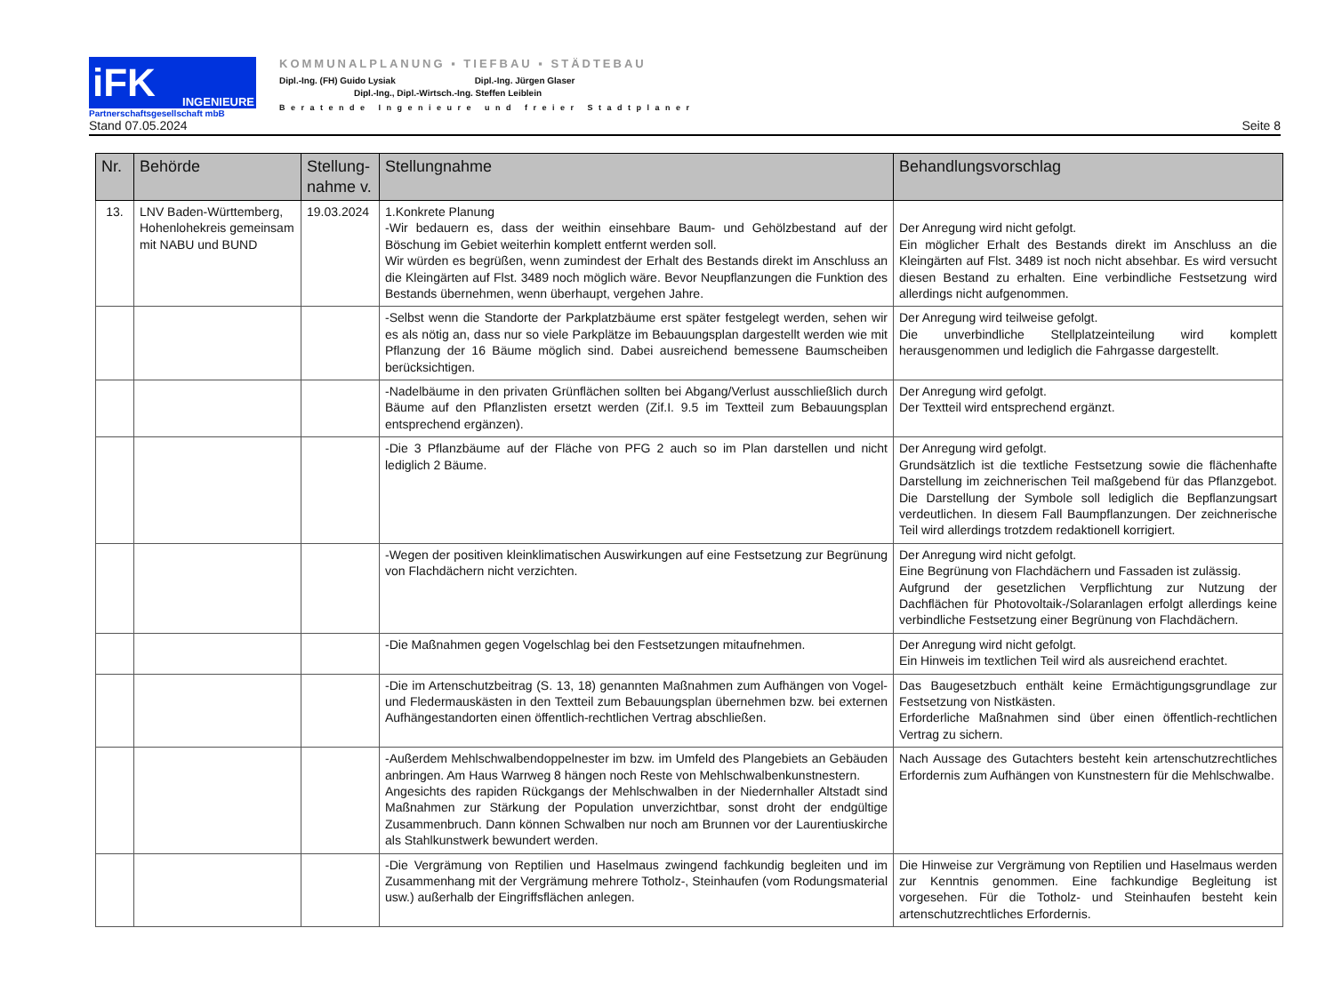iFK INGENIEURE
Partnerschaftsgesellschaft mbB
KOMMUNALPLANUNG ▪ TIEFBAU ▪ STÄDTEBAU
Dipl.-Ing. (FH) Guido Lysiak Dipl.-Ing. Jürgen Glaser
Dipl.-Ing., Dipl.-Wirtsch.-Ing. Steffen Leiblein
Beratende Ingenieure und freier Stadtplaner
Stand 07.05.2024 Seite 8
| Nr. | Behörde | Stellung- nahme v. | Stellungnahme | Behandlungsvorschlag |
| --- | --- | --- | --- | --- |
| 13. | LNV Baden-Württemberg, Hohenlohekreis gemeinsam mit NABU und BUND | 19.03.2024 | 1.Konkrete Planung -Wir bedauern es, dass der weithin einsehbare Baum- und Gehölzbestand auf der Böschung im Gebiet weiterhin komplett entfernt werden soll. Wir würden es begrüßen, wenn zumindest der Erhalt des Bestands direkt im Anschluss an die Kleingärten auf Flst. 3489 noch möglich wäre. Bevor Neupflanzungen die Funktion des Bestands übernehmen, wenn überhaupt, vergehen Jahre. | Der Anregung wird nicht gefolgt. Ein möglicher Erhalt des Bestands direkt im Anschluss an die Kleingärten auf Flst. 3489 ist noch nicht absehbar. Es wird versucht diesen Bestand zu erhalten. Eine verbindliche Festsetzung wird allerdings nicht aufgenommen. |
| | | | -Selbst wenn die Standorte der Parkplatzbäume erst später festgelegt werden, sehen wir es als nötig an, dass nur so viele Parkplätze im Bebauungsplan dargestellt werden wie mit Pflanzung der 16 Bäume möglich sind. Dabei ausreichend bemessene Baumscheiben berücksichtigen. | Der Anregung wird teilweise gefolgt. Die unverbindliche Stellplatzeinteilung wird komplett herausgenommen und lediglich die Fahrgasse dargestellt. |
| | | | -Nadelbäume in den privaten Grünflächen sollten bei Abgang/Verlust ausschließlich durch Bäume auf den Pflanzlisten ersetzt werden (Zif.I. 9.5 im Textteil zum Bebauungsplan entsprechend ergänzen). | Der Anregung wird gefolgt. Der Textteil wird entsprechend ergänzt. |
| | | | -Die 3 Pflanzbäume auf der Fläche von PFG 2 auch so im Plan darstellen und nicht lediglich 2 Bäume. | Der Anregung wird gefolgt. Grundsätzlich ist die textliche Festsetzung sowie die flächenhafte Darstellung im zeichnerischen Teil maßgebend für das Pflanzgebot. Die Darstellung der Symbole soll lediglich die Bepflanzungsart verdeutlichen. In diesem Fall Baumpflanzungen. Der zeichnerische Teil wird allerdings trotzdem redaktionell korrigiert. |
| | | | -Wegen der positiven kleinklimatischen Auswirkungen auf eine Festsetzung zur Begrünung von Flachdächern nicht verzichten. | Der Anregung wird nicht gefolgt. Eine Begrünung von Flachdächern und Fassaden ist zulässig. Aufgrund der gesetzlichen Verpflichtung zur Nutzung der Dachflächen für Photovoltaik-/Solaranlagen erfolgt allerdings keine verbindliche Festsetzung einer Begrünung von Flachdächern. |
| | | | -Die Maßnahmen gegen Vogelschlag bei den Festsetzungen mitaufnehmen. | Der Anregung wird nicht gefolgt. Ein Hinweis im textlichen Teil wird als ausreichend erachtet. |
| | | | -Die im Artenschutzbeitrag (S. 13, 18) genannten Maßnahmen zum Aufhängen von Vogel- und Fledermauskästen in den Textteil zum Bebauungsplan übernehmen bzw. bei externen Aufhängestandorten einen öffentlich-rechtlichen Vertrag abschließen. | Das Baugesetzbuch enthält keine Ermächtigungsgrundlage zur Festsetzung von Nistkästen. Erforderliche Maßnahmen sind über einen öffentlich-rechtlichen Vertrag zu sichern. |
| | | | -Außerdem Mehlschwalbendoppelnester im bzw. im Umfeld des Plangebiets an Gebäuden anbringen. Am Haus Warrweg 8 hängen noch Reste von Mehlschwalbenkunstnestern. Angesichts des rapiden Rückgangs der Mehlschwalben in der Niedernhaller Altstadt sind Maßnahmen zur Stärkung der Population unverzichtbar, sonst droht der endgültige Zusammenbruch. Dann können Schwalben nur noch am Brunnen vor der Laurentiuskirche als Stahlkunstwerk bewundert werden. | Nach Aussage des Gutachters besteht kein artenschutzrechtliches Erfordernis zum Aufhängen von Kunstnestern für die Mehlschwalbe. |
| | | | -Die Vergrämung von Reptilien und Haselmaus zwingend fachkundig begleiten und im Zusammenhang mit der Vergrämung mehrere Totholz-, Steinhaufen (vom Rodungsmaterial usw.) außerhalb der Eingriffsflächen anlegen. | Die Hinweise zur Vergrämung von Reptilien und Haselmaus werden zur Kenntnis genommen. Eine fachkundige Begleitung ist vorgesehen. Für die Totholz- und Steinhaufen besteht kein artenschutzrechtliches Erfordernis. |